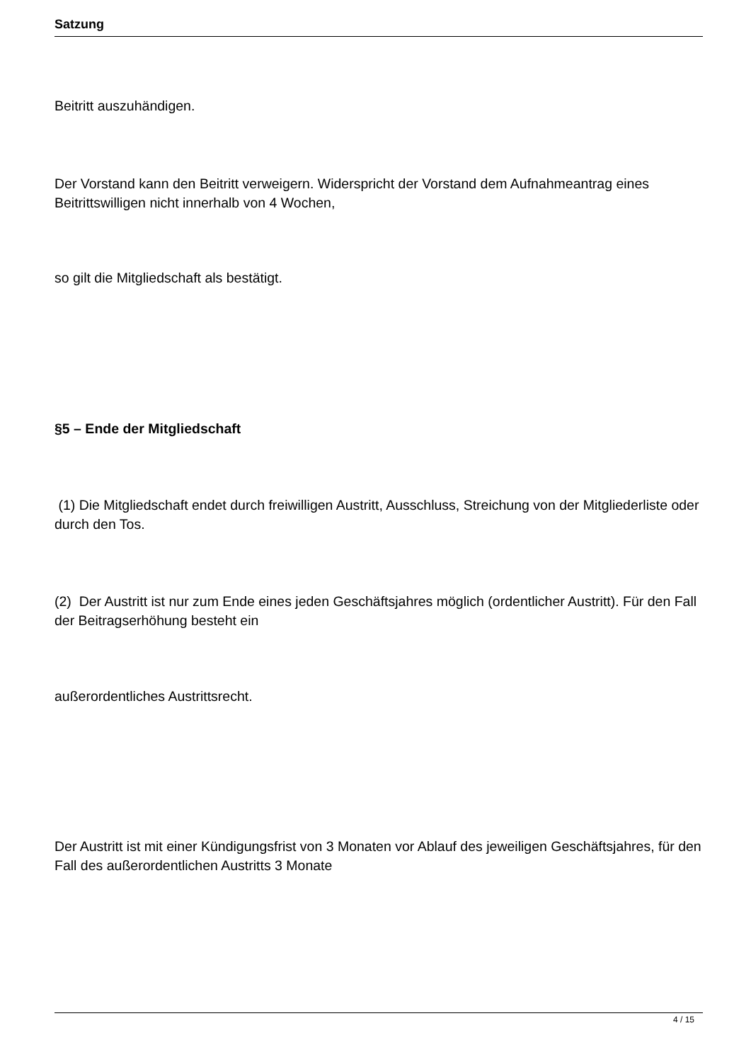Satzung
Beitritt auszuhändigen.
Der Vorstand kann den Beitritt verweigern. Widerspricht der Vorstand dem Aufnahmeantrag eines Beitrittswilligen nicht innerhalb von 4 Wochen,
so gilt die Mitgliedschaft als bestätigt.
§5 – Ende der Mitgliedschaft
(1) Die Mitgliedschaft endet durch freiwilligen Austritt, Ausschluss, Streichung von der Mitgliederliste oder durch den Tos.
(2) Der Austritt ist nur zum Ende eines jeden Geschäftsjahres möglich (ordentlicher Austritt). Für den Fall der Beitragserhöhung besteht ein
außerordentliches Austrittsrecht.
Der Austritt ist mit einer Kündigungsfrist von 3 Monaten vor Ablauf des jeweiligen Geschäftsjahres, für den Fall des außerordentlichen Austritts 3 Monate
4 / 15